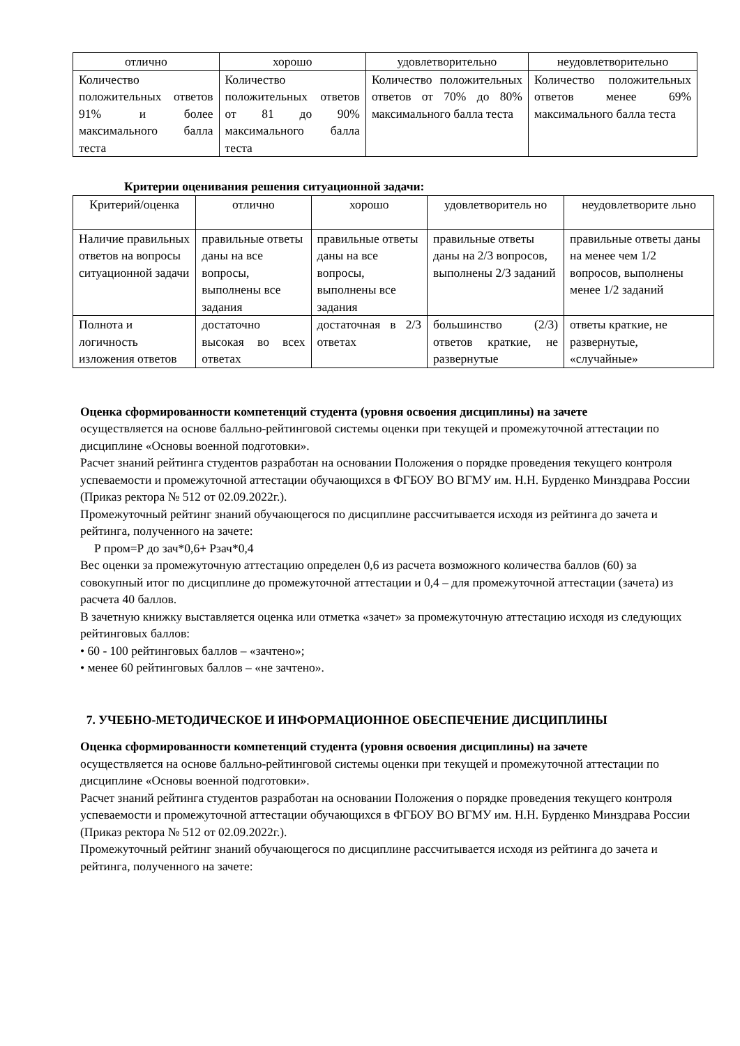| отлично | хорошо | удовлетворительно | неудовлетворительно |
| --- | --- | --- | --- |
| Количество положительных ответов 91% и более максимального балла теста | Количество положительных ответов от 81 до 90% максимального балла теста | Количество положительных ответов от 70% до 80% максимального балла теста | Количество положительных ответов менее 69% максимального балла теста |
Критерии оценивания решения ситуационной задачи:
| Критерий/оценка | отлично | хорошо | удовлетворитель но | неудовлетворите льно |
| --- | --- | --- | --- | --- |
| Наличие правильных ответов на вопросы ситуационной задачи | правильные ответы даны на все вопросы, выполнены все задания | правильные ответы даны на все вопросы, выполнены все задания | правильные ответы даны на 2/3 вопросов, выполнены 2/3 заданий | правильные ответы даны на менее чем 1/2 вопросов, выполнены менее 1/2 заданий |
| Полнота и логичность изложения ответов | достаточно высокая во всех ответах | достаточная в 2/3 ответах | большинство (2/3) ответов краткие, не развернутые | ответы краткие, не развернутые, «случайные» |
Оценка сформированности компетенций студента (уровня освоения дисциплины) на зачете
осуществляется на основе балльно-рейтинговой системы оценки при текущей и промежуточной аттестации по дисциплине «Основы военной подготовки».
Расчет знаний рейтинга студентов разработан на основании Положения о порядке проведения текущего контроля успеваемости и промежуточной аттестации обучающихся в ФГБОУ ВО ВГМУ им. Н.Н. Бурденко Минздрава России (Приказ ректора № 512 от 02.09.2022г.).
Промежуточный рейтинг знаний обучающегося по дисциплине рассчитывается исходя из рейтинга до зачета и рейтинга, полученного на зачете:
Р пром=Р до зач*0,6+ Рзач*0,4
Вес оценки за промежуточную аттестацию определен 0,6 из расчета возможного количества баллов (60) за совокупный итог по дисциплине до промежуточной аттестации и 0,4 – для промежуточной аттестации (зачета) из расчета 40 баллов.
В зачетную книжку выставляется оценка или отметка «зачет» за промежуточную аттестацию исходя из следующих рейтинговых баллов:
• 60 - 100 рейтинговых баллов – «зачтено»;
• менее 60 рейтинговых баллов – «не зачтено».
7. УЧЕБНО-МЕТОДИЧЕСКОЕ И ИНФОРМАЦИОННОЕ ОБЕСПЕЧЕНИЕ ДИСЦИПЛИНЫ
Оценка сформированности компетенций студента (уровня освоения дисциплины) на зачете
осуществляется на основе балльно-рейтинговой системы оценки при текущей и промежуточной аттестации по дисциплине «Основы военной подготовки».
Расчет знаний рейтинга студентов разработан на основании Положения о порядке проведения текущего контроля успеваемости и промежуточной аттестации обучающихся в ФГБОУ ВО ВГМУ им. Н.Н. Бурденко Минздрава России (Приказ ректора № 512 от 02.09.2022г.).
Промежуточный рейтинг знаний обучающегося по дисциплине рассчитывается исходя из рейтинга до зачета и рейтинга, полученного на зачете: